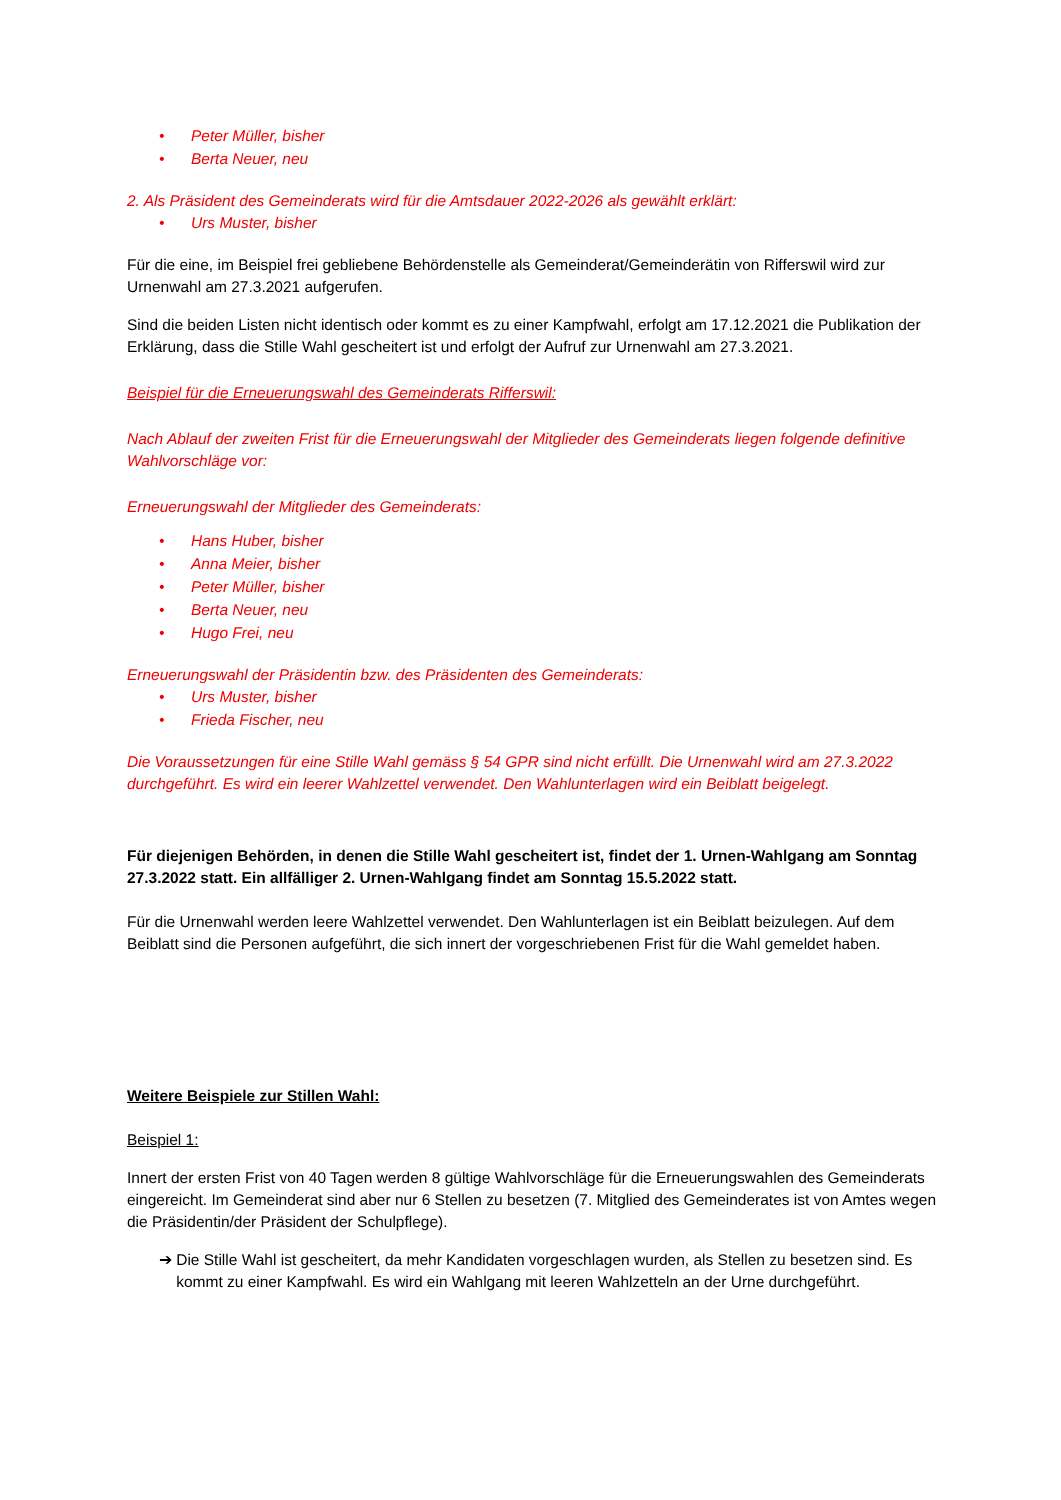• Peter Müller, bisher
• Berta Neuer, neu
2. Als Präsident des Gemeinderats wird für die Amtsdauer 2022-2026 als gewählt erklärt:
• Urs Muster, bisher
Für die eine, im Beispiel frei gebliebene Behördenstelle als Gemeinderat/Gemeinderätin von Rifferswil wird zur Urnenwahl am 27.3.2021 aufgerufen.
Sind die beiden Listen nicht identisch oder kommt es zu einer Kampfwahl, erfolgt am 17.12.2021 die Publikation der Erklärung, dass die Stille Wahl gescheitert ist und erfolgt der Aufruf zur Urnenwahl am 27.3.2021.
Beispiel für die Erneuerungswahl des Gemeinderats Rifferswil:
Nach Ablauf der zweiten Frist für die Erneuerungswahl der Mitglieder des Gemeinderats liegen folgende definitive Wahlvorschläge vor:
Erneuerungswahl der Mitglieder des Gemeinderats:
• Hans Huber, bisher
• Anna Meier, bisher
• Peter Müller, bisher
• Berta Neuer, neu
• Hugo Frei, neu
Erneuerungswahl der Präsidentin bzw. des Präsidenten des Gemeinderats:
• Urs Muster, bisher
• Frieda Fischer, neu
Die Voraussetzungen für eine Stille Wahl gemäss § 54 GPR sind nicht erfüllt. Die Urnenwahl wird am 27.3.2022 durchgeführt. Es wird ein leerer Wahlzettel verwendet. Den Wahlunterlagen wird ein Beiblatt beigelegt.
Für diejenigen Behörden, in denen die Stille Wahl gescheitert ist, findet der 1. Urnen-Wahlgang am Sonntag 27.3.2022 statt. Ein allfälliger 2. Urnen-Wahlgang findet am Sonntag 15.5.2022 statt.
Für die Urnenwahl werden leere Wahlzettel verwendet. Den Wahlunterlagen ist ein Beiblatt beizulegen. Auf dem Beiblatt sind die Personen aufgeführt, die sich innert der vorgeschriebenen Frist für die Wahl gemeldet haben.
Weitere Beispiele zur Stillen Wahl:
Beispiel 1:
Innert der ersten Frist von 40 Tagen werden 8 gültige Wahlvorschläge für die Erneuerungswahlen des Gemeinderats eingereicht. Im Gemeinderat sind aber nur 6 Stellen zu besetzen (7. Mitglied des Gemeinderates ist von Amtes wegen die Präsidentin/der Präsident der Schulpflege).
➔ Die Stille Wahl ist gescheitert, da mehr Kandidaten vorgeschlagen wurden, als Stellen zu besetzen sind. Es kommt zu einer Kampfwahl. Es wird ein Wahlgang mit leeren Wahlzetteln an der Urne durchgeführt.